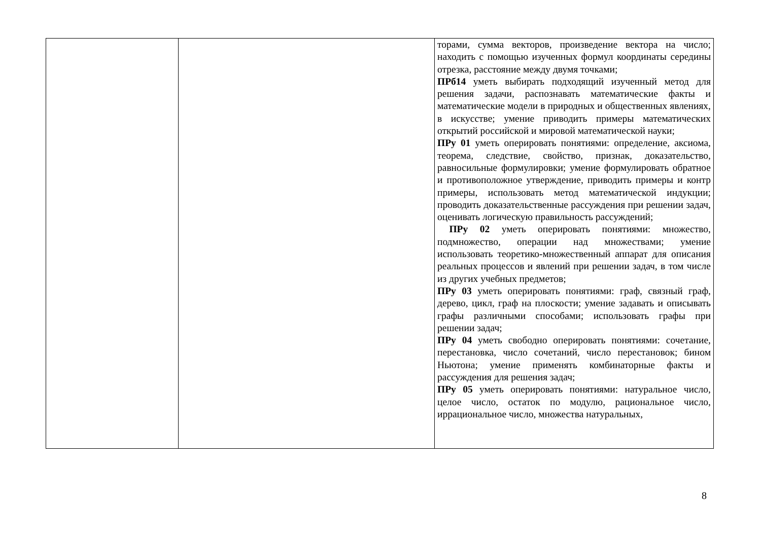| | | торами, сумма векторов, произведение вектора на число; находить с помощью изученных формул координаты середины отрезка, расстояние между двумя точками; ПРб14 уметь выбирать подходящий изученный метод для решения задачи, распознавать математические факты и математические модели в природных и общественных явлениях, в искусстве; умение приводить примеры математических открытий российской и мировой математической науки; ПРу 01 уметь оперировать понятиями: определение, аксиома, теорема, следствие, свойство, признак, доказательство, равносильные формулировки; умение формулировать обратное и противоположное утверждение, приводить примеры и контр примеры, использовать метод математической индукции; проводить доказательственные рассуждения при решении задач, оценивать логическую правильность рассуждений; ПРу 02 уметь оперировать понятиями: множество, подмножество, операции над множествами; умение использовать теоретико-множественный аппарат для описания реальных процессов и явлений при решении задач, в том числе из других учебных предметов; ПРу 03 уметь оперировать понятиями: граф, связный граф, дерево, цикл, граф на плоскости; умение задавать и описывать графы различными способами; использовать графы при решении задач; ПРу 04 уметь свободно оперировать понятиями: сочетание, перестановка, число сочетаний, число перестановок; бином Ньютона; умение применять комбинаторные факты и рассуждения для решения задач; ПРу 05 уметь оперировать понятиями: натуральное число, целое число, остаток по модулю, рациональное число, иррациональное число, множества натуральных, |
8